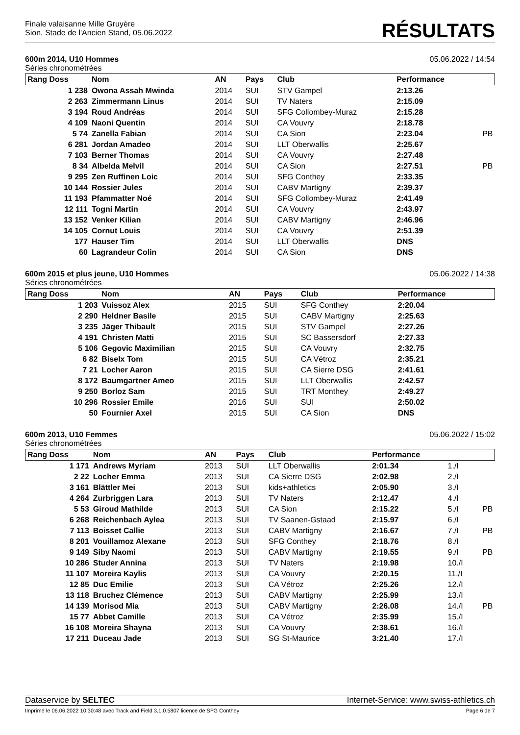Finale valaisanne Mille Gruyère
Sion, Stade de l'Ancien Stand, 05.06.2022
RÉSULTATS
600m 2014, U10 Hommes 05.06.2022 / 14:54
Séries chronométrées
| Rang Doss | Nom | AN | Pays | Club | Performance | | |
| --- | --- | --- | --- | --- | --- | --- | --- |
| 1 238 | Owona Assah Mwinda | 2014 | SUI | STV Gampel | 2:13.26 | | |
| 2 263 | Zimmermann Linus | 2014 | SUI | TV Naters | 2:15.09 | | |
| 3 194 | Roud Andréas | 2014 | SUI | SFG Collombey-Muraz | 2:15.28 | | |
| 4 109 | Naoni Quentin | 2014 | SUI | CA Vouvry | 2:18.78 | | |
| 5 74 | Zanella Fabian | 2014 | SUI | CA Sion | 2:23.04 | | PB |
| 6 281 | Jordan Amadeo | 2014 | SUI | LLT Oberwallis | 2:25.67 | | |
| 7 103 | Berner Thomas | 2014 | SUI | CA Vouvry | 2:27.48 | | |
| 8 34 | Albelda Melvil | 2014 | SUI | CA Sion | 2:27.51 | | PB |
| 9 295 | Zen Ruffinen Loic | 2014 | SUI | SFG Conthey | 2:33.35 | | |
| 10 144 | Rossier Jules | 2014 | SUI | CABV Martigny | 2:39.37 | | |
| 11 193 | Pfammatter Noé | 2014 | SUI | SFG Collombey-Muraz | 2:41.49 | | |
| 12 111 | Togni Martin | 2014 | SUI | CA Vouvry | 2:43.97 | | |
| 13 152 | Venker Kilian | 2014 | SUI | CABV Martigny | 2:46.96 | | |
| 14 105 | Cornut Louis | 2014 | SUI | CA Vouvry | 2:51.39 | | |
| 177 | Hauser Tim | 2014 | SUI | LLT Oberwallis | DNS | | |
| 60 | Lagrandeur Colin | 2014 | SUI | CA Sion | DNS | | |
600m 2015 et plus jeune, U10 Hommes 05.06.2022 / 14:38
Séries chronométrées
| Rang Doss | Nom | AN | Pays | Club | Performance | | |
| --- | --- | --- | --- | --- | --- | --- | --- |
| 1 203 | Vuissoz Alex | 2015 | SUI | SFG Conthey | 2:20.04 | | |
| 2 290 | Heldner Basile | 2015 | SUI | CABV Martigny | 2:25.63 | | |
| 3 235 | Jäger Thibault | 2015 | SUI | STV Gampel | 2:27.26 | | |
| 4 191 | Christen Matti | 2015 | SUI | SC Bassersdorf | 2:27.33 | | |
| 5 106 | Gegovic Maximilian | 2015 | SUI | CA Vouvry | 2:32.75 | | |
| 6 82 | Biselx Tom | 2015 | SUI | CA Vétroz | 2:35.21 | | |
| 7 21 | Locher Aaron | 2015 | SUI | CA Sierre DSG | 2:41.61 | | |
| 8 172 | Baumgartner Ameo | 2015 | SUI | LLT Oberwallis | 2:42.57 | | |
| 9 250 | Borloz Sam | 2015 | SUI | TRT Monthey | 2:49.27 | | |
| 10 296 | Rossier Emile | 2016 | SUI | SUI | 2:50.02 | | |
| 50 | Fournier Axel | 2015 | SUI | CA Sion | DNS | | |
600m 2013, U10 Femmes 05.06.2022 / 15:02
Séries chronométrées
| Rang Doss | Nom | AN | Pays | Club | Performance | | |
| --- | --- | --- | --- | --- | --- | --- | --- |
| 1 171 | Andrews Myriam | 2013 | SUI | LLT Oberwallis | 2:01.34 | 1./I | |
| 2 22 | Locher Emma | 2013 | SUI | CA Sierre DSG | 2:02.98 | 2./I | |
| 3 161 | Blättler Mei | 2013 | SUI | kids+athletics | 2:05.90 | 3./I | |
| 4 264 | Zurbriggen Lara | 2013 | SUI | TV Naters | 2:12.47 | 4./I | |
| 5 53 | Giroud Mathilde | 2013 | SUI | CA Sion | 2:15.22 | 5./I | PB |
| 6 268 | Reichenbach Aylea | 2013 | SUI | TV Saanen-Gstaad | 2:15.97 | 6./I | |
| 7 113 | Boisset Callie | 2013 | SUI | CABV Martigny | 2:16.67 | 7./I | PB |
| 8 201 | Vouillamoz Alexane | 2013 | SUI | SFG Conthey | 2:18.76 | 8./I | |
| 9 149 | Siby Naomi | 2013 | SUI | CABV Martigny | 2:19.55 | 9./I | PB |
| 10 286 | Studer Annina | 2013 | SUI | TV Naters | 2:19.98 | 10./I | |
| 11 107 | Moreira Kaylis | 2013 | SUI | CA Vouvry | 2:20.15 | 11./I | |
| 12 85 | Duc Emilie | 2013 | SUI | CA Vétroz | 2:25.26 | 12./I | |
| 13 118 | Bruchez Clémence | 2013 | SUI | CABV Martigny | 2:25.99 | 13./I | |
| 14 139 | Morisod Mia | 2013 | SUI | CABV Martigny | 2:26.08 | 14./I | PB |
| 15 77 | Abbet Camille | 2013 | SUI | CA Vétroz | 2:35.99 | 15./I | |
| 16 108 | Moreira Shayna | 2013 | SUI | CA Vouvry | 2:38.61 | 16./I | |
| 17 211 | Duceau Jade | 2013 | SUI | SG St-Maurice | 3:21.40 | 17./I | |
Dataservice by SELTEC Internet-Service: www.swiss-athletics.ch
Imprimé le 06.06.2022 10:30:48 avec Track and Field 3.1.0.5807 licence de SFG Conthey Page 6 de 7